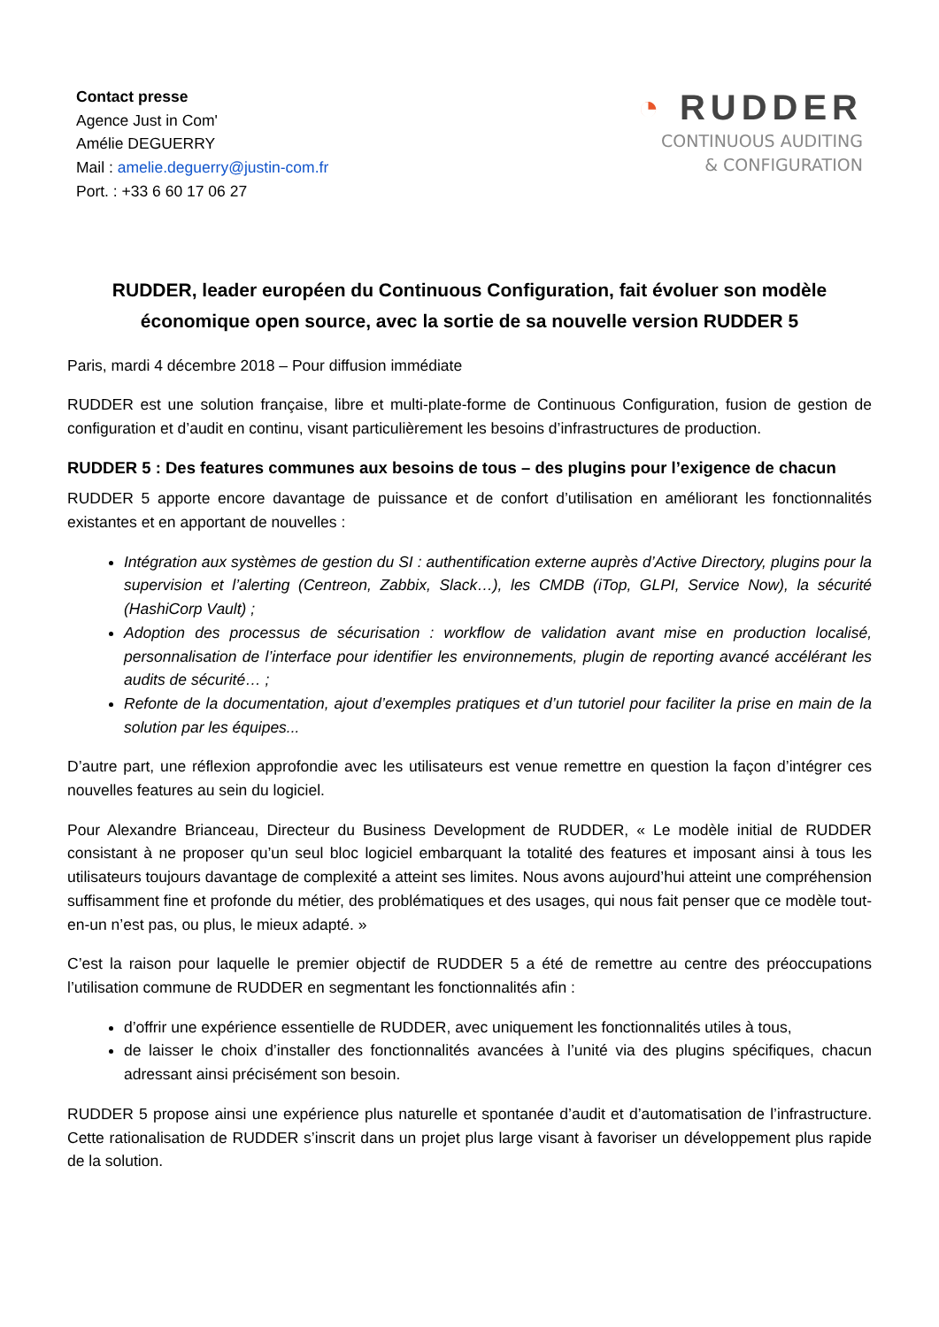Contact presse
Agence Just in Com'
Amélie DEGUERRY
Mail : amelie.deguerry@justin-com.fr
Port. : +33 6 60 17 06 27
◔ RUDDER
CONTINUOUS AUDITING
& CONFIGURATION
RUDDER, leader européen du Continuous Configuration, fait évoluer son modèle économique open source, avec la sortie de sa nouvelle version RUDDER 5
Paris, mardi 4 décembre 2018 – Pour diffusion immédiate
RUDDER est une solution française, libre et multi-plate-forme de Continuous Configuration, fusion de gestion de configuration et d’audit en continu, visant particulièrement les besoins d’infrastructures de production.
RUDDER 5 : Des features communes aux besoins de tous – des plugins pour l’exigence de chacun
RUDDER 5 apporte encore davantage de puissance et de confort d’utilisation en améliorant les fonctionnalités existantes et en apportant de nouvelles :
Intégration aux systèmes de gestion du SI : authentification externe auprès d’Active Directory, plugins pour la supervision et l’alerting (Centreon, Zabbix, Slack…), les CMDB (iTop, GLPI, Service Now), la sécurité (HashiCorp Vault) ;
Adoption des processus de sécurisation : workflow de validation avant mise en production localisé, personnalisation de l’interface pour identifier les environnements, plugin de reporting avancé accélérant les audits de sécurité… ;
Refonte de la documentation, ajout d’exemples pratiques et d’un tutoriel pour faciliter la prise en main de la solution par les équipes...
D’autre part, une réflexion approfondie avec les utilisateurs est venue remettre en question la façon d’intégrer ces nouvelles features au sein du logiciel.
Pour Alexandre Brianceau, Directeur du Business Development de RUDDER, « Le modèle initial de RUDDER consistant à ne proposer qu’un seul bloc logiciel embarquant la totalité des features et imposant ainsi à tous les utilisateurs toujours davantage de complexité a atteint ses limites. Nous avons aujourd’hui atteint une compréhension suffisamment fine et profonde du métier, des problématiques et des usages, qui nous fait penser que ce modèle tout-en-un n’est pas, ou plus, le mieux adapté. »
C’est la raison pour laquelle le premier objectif de RUDDER 5 a été de remettre au centre des préoccupations l’utilisation commune de RUDDER en segmentant les fonctionnalités afin :
d’offrir une expérience essentielle de RUDDER, avec uniquement les fonctionnalités utiles à tous,
de laisser le choix d’installer des fonctionnalités avancées à l’unité via des plugins spécifiques, chacun adressant ainsi précisément son besoin.
RUDDER 5 propose ainsi une expérience plus naturelle et spontanée d’audit et d’automatisation de l’infrastructure. Cette rationalisation de RUDDER s’inscrit dans un projet plus large visant à favoriser un développement plus rapide de la solution.